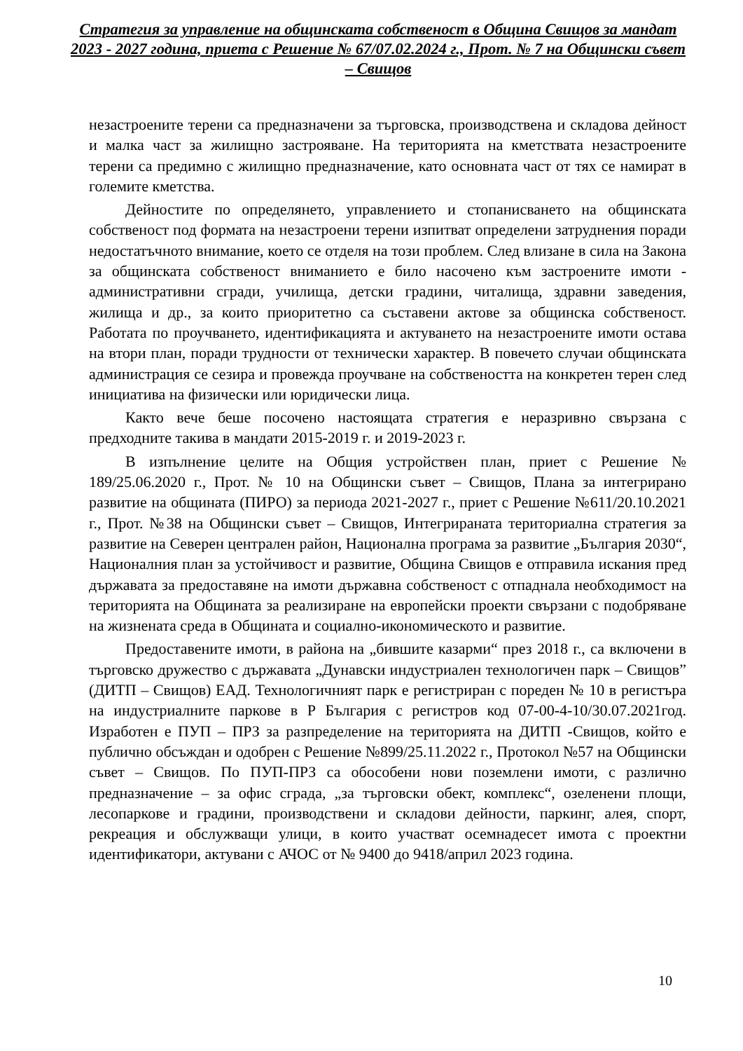Стратегия за управление на общинската собственост в Община Свищов за мандат 2023 - 2027 година, приета с Решение № 67/07.02.2024 г., Прот. № 7 на Общински съвет – Свищов
незастроените терени са предназначени за търговска, производствена и складова дейност и малка част за жилищно застрояване. На територията на кметствата незастроените терени са предимно с жилищно предназначение, като основната част от тях се намират в големите кметства.
Дейностите по определянето, управлението и стопанисването на общинската собственост под формата на незастроени терени изпитват определени затруднения поради недостатъчното внимание, което се отделя на този проблем. След влизане в сила на Закона за общинската собственост вниманието е било насочено към застроените имоти - административни сгради, училища, детски градини, читалища, здравни заведения, жилища и др., за които приоритетно са съставени актове за общинска собственост. Работата по проучването, идентификацията и актуването на незастроените имоти остава на втори план, поради трудности от технически характер. В повечето случаи общинската администрация се сезира и провежда проучване на собствеността на конкретен терен след инициатива на физически или юридически лица.
Както вече беше посочено настоящата стратегия е неразривно свързана с предходните такива в мандати 2015-2019 г. и 2019-2023 г.
В изпълнение целите на Общия устройствен план, приет с Решение № 189/25.06.2020 г., Прот. № 10 на Общински съвет – Свищов, Плана за интегрирано развитие на общината (ПИРО) за периода 2021-2027 г., приет с Решение №611/20.10.2021 г., Прот. №38 на Общински съвет – Свищов, Интегрираната териториална стратегия за развитие на Северен централен район, Национална програма за развитие „България 2030“, Националния план за устойчивост и развитие, Община Свищов е отправила искания пред държавата за предоставяне на имоти държавна собственост с отпаднала необходимост на територията на Общината за реализиране на европейски проекти свързани с подобряване на жизнената среда в Общината и социално-икономическото и развитие.
Предоставените имоти, в района на „бившите казарми“ през 2018 г., са включени в търговско дружество с държавата „Дунавски индустриален технологичен парк – Свищов” (ДИТП – Свищов) ЕАД. Технологичният парк е регистриран с пореден № 10 в регистъра на индустриалните паркове в Р България с регистров код 07-00-4-10/30.07.2021год. Изработен е ПУП – ПРЗ за разпределение на територията на ДИТП -Свищов, който е публично обсъждан и одобрен с Решение №899/25.11.2022 г., Протокол №57 на Общински съвет – Свищов. По ПУП-ПРЗ са обособени нови поземлени имоти, с различно предназначение – за офис сграда, „за търговски обект, комплекс“, озеленени площи, лесопаркове и градини, производствени и складови дейности, паркинг, алея, спорт, рекреация и обслужващи улици, в които участват осемнадесет имота с проектни идентификатори, актувани с АЧОС от № 9400 до 9418/април 2023 година.
10